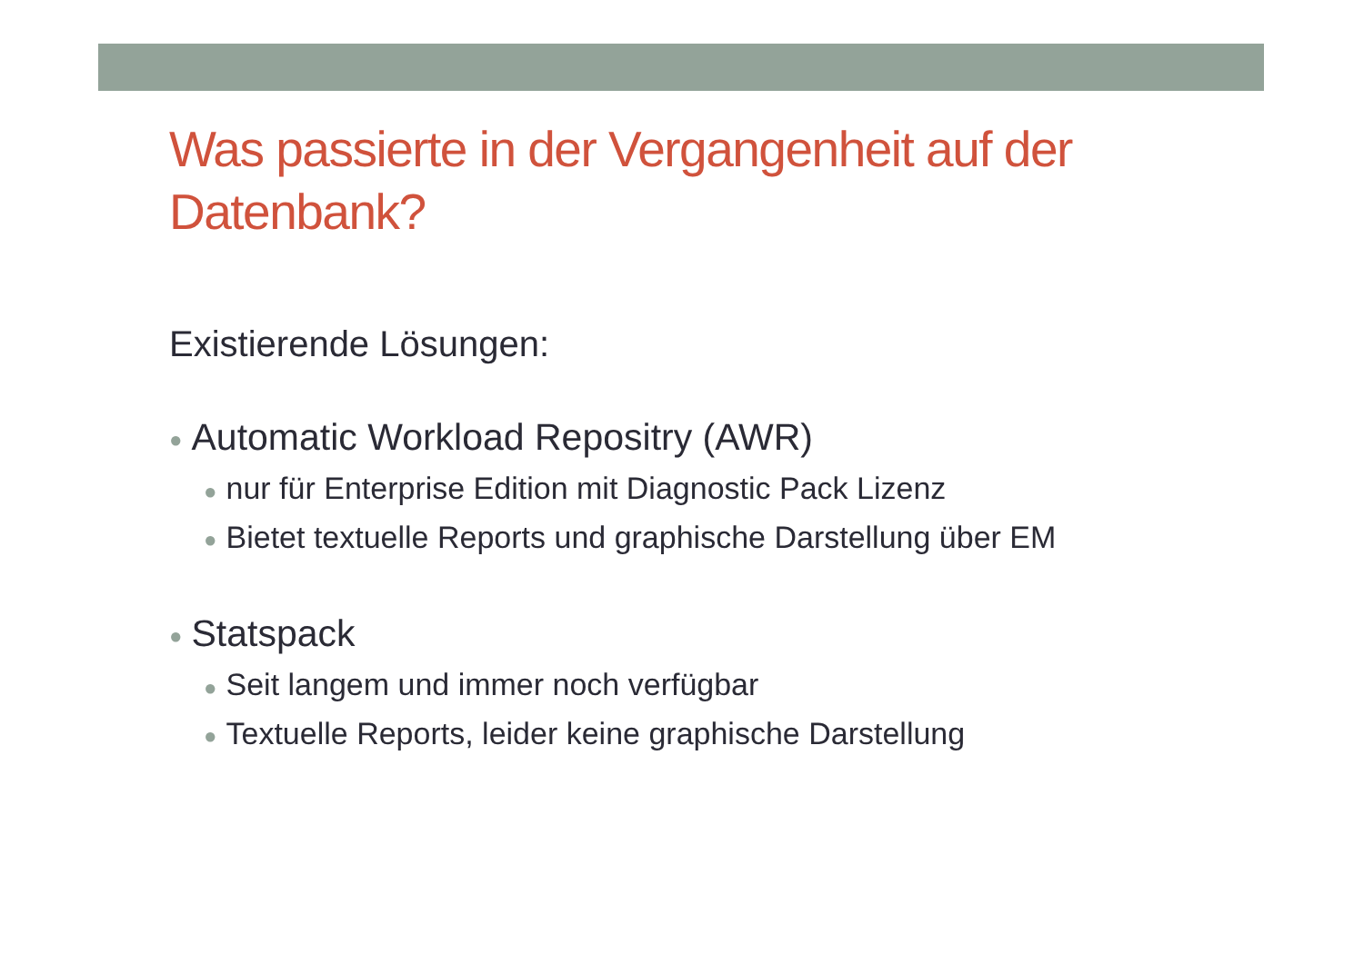Was passierte in der Vergangenheit auf der Datenbank?
Existierende Lösungen:
● Automatic Workload Repositry (AWR)
● nur für Enterprise Edition mit Diagnostic Pack Lizenz
● Bietet textuelle Reports und graphische Darstellung über EM
● Statspack
● Seit langem und immer noch verfügbar
● Textuelle Reports, leider keine graphische Darstellung